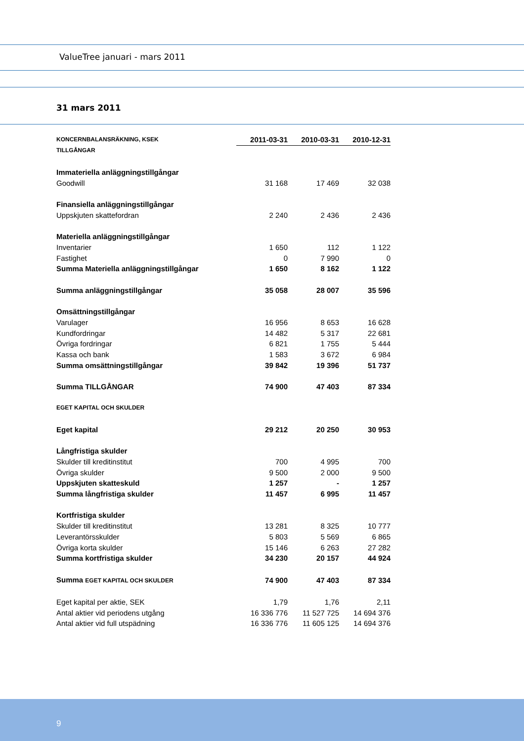ValueTree januari - mars 2011
31 mars 2011
| KONCERNBALANSRÄKNING, KSEK | 2011-03-31 | 2010-03-31 | 2010-12-31 |
| TILLGÅNGAR | | | |
| Immateriella anläggningstillgångar | | | |
| Goodwill | 31 168 | 17 469 | 32 038 |
| Finansiella anläggningstillgångar | | | |
| Uppskjuten skattefordran | 2 240 | 2 436 | 2 436 |
| Materiella anläggningstillgångar | | | |
| Inventarier | 1 650 | 112 | 1 122 |
| Fastighet | 0 | 7 990 | 0 |
| Summa Materiella anläggningstillgångar | 1 650 | 8 162 | 1 122 |
| Summa anläggningstillgångar | 35 058 | 28 007 | 35 596 |
| Omsättningstillgångar | | | |
| Varulager | 16 956 | 8 653 | 16 628 |
| Kundfordringar | 14 482 | 5 317 | 22 681 |
| Övriga fordringar | 6 821 | 1 755 | 5 444 |
| Kassa och bank | 1 583 | 3 672 | 6 984 |
| Summa omsättningstillgångar | 39 842 | 19 396 | 51 737 |
| Summa TILLGÅNGAR | 74 900 | 47 403 | 87 334 |
| EGET KAPITAL OCH SKULDER | | | |
| Eget kapital | 29 212 | 20 250 | 30 953 |
| Långfristiga skulder | | | |
| Skulder till kreditinstitut | 700 | 4 995 | 700 |
| Övriga skulder | 9 500 | 2 000 | 9 500 |
| Uppskjuten skatteskuld | 1 257 | - | 1 257 |
| Summa långfristiga skulder | 11 457 | 6 995 | 11 457 |
| Kortfristiga skulder | | | |
| Skulder till kreditinstitut | 13 281 | 8 325 | 10 777 |
| Leverantörsskulder | 5 803 | 5 569 | 6 865 |
| Övriga korta skulder | 15 146 | 6 263 | 27 282 |
| Summa kortfristiga skulder | 34 230 | 20 157 | 44 924 |
| Summa EGET KAPITAL OCH SKULDER | 74 900 | 47 403 | 87 334 |
| Eget kapital per aktie, SEK | 1,79 | 1,76 | 2,11 |
| Antal aktier vid periodens utgång | 16 336 776 | 11 527 725 | 14 694 376 |
| Antal aktier vid full utspädning | 16 336 776 | 11 605 125 | 14 694 376 |
9